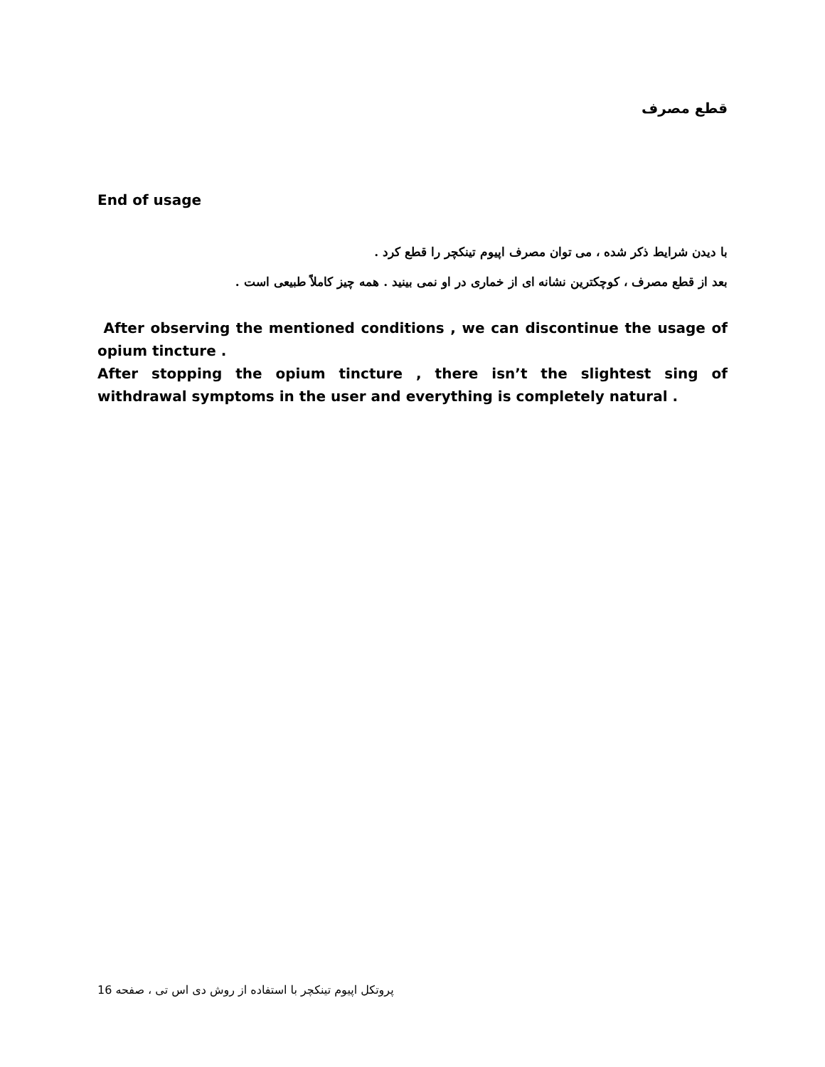قطع مصرف
End of usage
با دیدن شرایط ذکر شده ، می توان مصرف اپیوم تینکچر را قطع کرد .
بعد از قطع مصرف ، کوچکترین نشانه ای از خماری در او نمی بینید . همه چیز کاملاً طبیعی است .
After observing the mentioned conditions , we can discontinue the usage of opium tincture .
After stopping the opium tincture , there isn’t the slightest sing of withdrawal symptoms in the user and everything is completely natural .
پروتکل اپیوم تینکچر با استفاده از روش دی اس تی ، صفحه 16